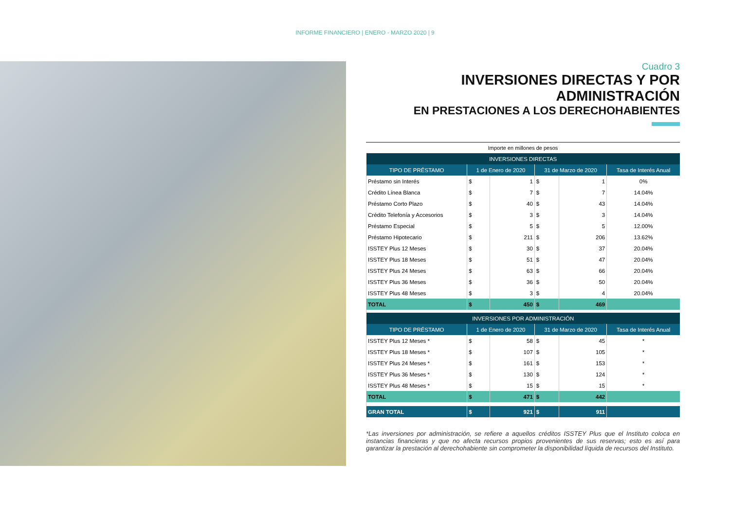INFORME FINANCIERO | ENERO - MARZO 2020 | 9
Cuadro 3
INVERSIONES DIRECTAS Y POR ADMINISTRACIÓN
EN PRESTACIONES A LOS DERECHOHABIENTES
Importe en millones de pesos
| INVERSIONES DIRECTAS | | | | | |
| --- | --- | --- | --- | --- | --- |
| TIPO DE PRÉSTAMO | 1 de Enero de 2020 | | 31 de Marzo de 2020 | | Tasa de Interés Anual |
| Préstamo sin Interés | $ | 1 | $ | 1 | 0% |
| Crédito Línea Blanca | $ | 7 | $ | 7 | 14.04% |
| Préstamo Corto Plazo | $ | 40 | $ | 43 | 14.04% |
| Crédito Telefonía y Accesorios | $ | 3 | $ | 3 | 14.04% |
| Préstamo Especial | $ | 5 | $ | 5 | 12.00% |
| Préstamo Hipotecario | $ | 211 | $ | 206 | 13.62% |
| ISSTEY Plus 12 Meses | $ | 30 | $ | 37 | 20.04% |
| ISSTEY Plus 18 Meses | $ | 51 | $ | 47 | 20.04% |
| ISSTEY Plus 24 Meses | $ | 63 | $ | 66 | 20.04% |
| ISSTEY Plus 36 Meses | $ | 36 | $ | 50 | 20.04% |
| ISSTEY Plus 48 Meses | $ | 3 | $ | 4 | 20.04% |
| TOTAL | $ | 450 | $ | 469 | |
| INVERSIONES POR ADMINISTRACIÓN | | | | | |
| TIPO DE PRÉSTAMO | 1 de Enero de 2020 | | 31 de Marzo de 2020 | | Tasa de Interés Anual |
| ISSTEY Plus 12 Meses * | $ | 58 | $ | 45 | * |
| ISSTEY Plus 18 Meses * | $ | 107 | $ | 105 | * |
| ISSTEY Plus 24 Meses * | $ | 161 | $ | 153 | * |
| ISSTEY Plus 36 Meses * | $ | 130 | $ | 124 | * |
| ISSTEY Plus 48 Meses * | $ | 15 | $ | 15 | * |
| TOTAL | $ | 471 | $ | 442 | |
| GRAN TOTAL | $ | 921 | $ | 911 | |
*Las inversiones por administración, se refiere a aquellos créditos ISSTEY Plus que el Instituto coloca en instancias financieras y que no afecta recursos propios provenientes de sus reservas; esto es así para garantizar la prestación al derechohabiente sin comprometer la disponibilidad líquida de recursos del Instituto.